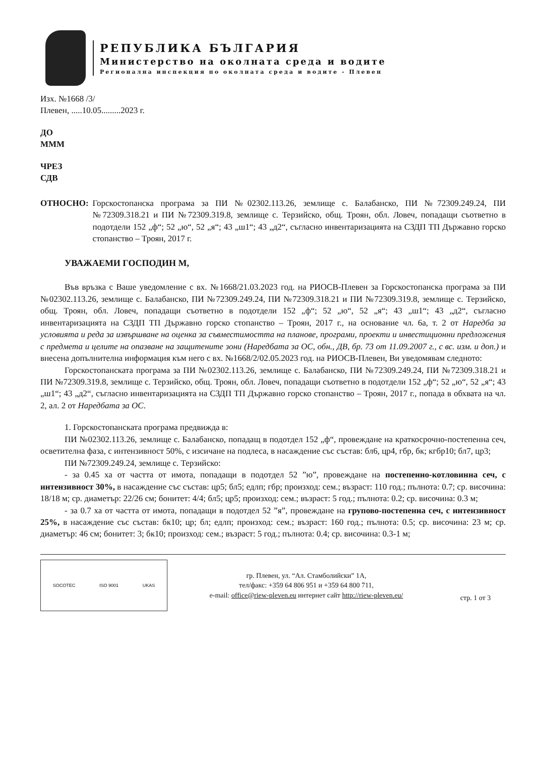РЕПУБЛИКА БЪЛГАРИЯ
Министерство на околната среда и водите
Регионална инспекция по околната среда и водите - Плевен
Изх. №1668 /3/
Плевен, .....10.05.........2023 г.
ДО
МММ
ЧРЕЗ
СДВ
ОТНОСНО: Горскостопанска програма за ПИ №02302.113.26, землище с. Балабанско, ПИ №72309.249.24, ПИ №72309.318.21 и ПИ №72309.319.8, землище с. Терзийско, общ. Троян, обл. Ловеч, попадащи съответно в подотдели 152 „ф“; 52 „ю“, 52 „я“; 43 „ш1“; 43 „д2“, съгласно инвентаризацията на СЗДП ТП Държавно горско стопанство – Троян, 2017 г.
УВАЖАЕМИ ГОСПОДИН М,
Във връзка с Ваше уведомление с вх. №1668/21.03.2023 год. на РИОСВ-Плевен за Горскостопанска програма за ПИ №02302.113.26, землище с. Балабанско, ПИ №72309.249.24, ПИ №72309.318.21 и ПИ №72309.319.8, землище с. Терзийско, общ. Троян, обл. Ловеч, попадащи съответно в подотдели 152 „ф“; 52 „ю“, 52 „я“; 43 „ш1“; 43 „д2“, съгласно инвентаризацията на СЗДП ТП Държавно горско стопанство – Троян, 2017 г., на основание чл. 6а, т. 2 от Наредба за условията и реда за извършване на оценка за съвместимостта на планове, програми, проекти и инвестиционни предложения с предмета и целите на опазване на защитените зони (Наредбата за ОС, обн., ДВ, бр. 73 от 11.09.2007 г., с вс. изм. и доп.) и внесена допълнителна информация към него с вх. №1668/2/02.05.2023 год. на РИОСВ-Плевен, Ви уведомявам следното:
Горскостопанската програма за ПИ №02302.113.26, землище с. Балабанско, ПИ №72309.249.24, ПИ №72309.318.21 и ПИ №72309.319.8, землище с. Терзийско, общ. Троян, обл. Ловеч, попадащи съответно в подотдели 152 „ф“; 52 „ю“, 52 „я“; 43 „ш1“; 43 „д2“, съгласно инвентаризацията на СЗДП ТП Държавно горско стопанство – Троян, 2017 г., попада в обхвата на чл. 2, ал. 2 от Наредбата за ОС.
1. Горскостопанската програма предвижда в:
ПИ №02302.113.26, землище с. Балабанско, попадащ в подотдел 152 „ф“, провеждане на краткосрочно-постепенна сеч, осветителна фаза, с интензивност 50%, с изсичане на подлеса, в насаждение със състав: бл6, цр4, гбр, бк; кгбр10; бл7, цр3;
ПИ №72309.249.24, землище с. Терзийско:
- за 0.45 ха от частта от имота, попадащи в подотдел 52 ”ю”, провеждане на постепенно-котловинна сеч, с интензивност 30%, в насаждение със състав: цр5; бл5; едлп; гбр; произход: сем.; възраст: 110 год.; пълнота: 0.7; ср. височина: 18/18 м; ср. диаметър: 22/26 см; бонитет: 4/4; бл5; цр5; произход: сем.; възраст: 5 год.; пълнота: 0.2; ср. височина: 0.3 м;
- за 0.7 ха от частта от имота, попадащи в подотдел 52 ”я”, провеждане на групово-постепенна сеч, с интензивност 25%, в насаждение със състав: бк10; цр; бл; едлп; произход: сем.; възраст: 160 год.; пълнота: 0.5; ср. височина: 23 м; ср. диаметър: 46 см; бонитет: 3; бк10; произход: сем.; възраст: 5 год.; пълнота: 0.4; ср. височина: 0.3-1 м;
SOCOTEC ISO 9001 UKAS
гр. Плевен, ул. “Ал. Стамболийски” 1А,
тел/факс: +359 64 806 951 и +359 64 800 711,
e-mail: office@riew-pleven.eu интернет сайт http://riew-pleven.eu/
стр. 1 от 3